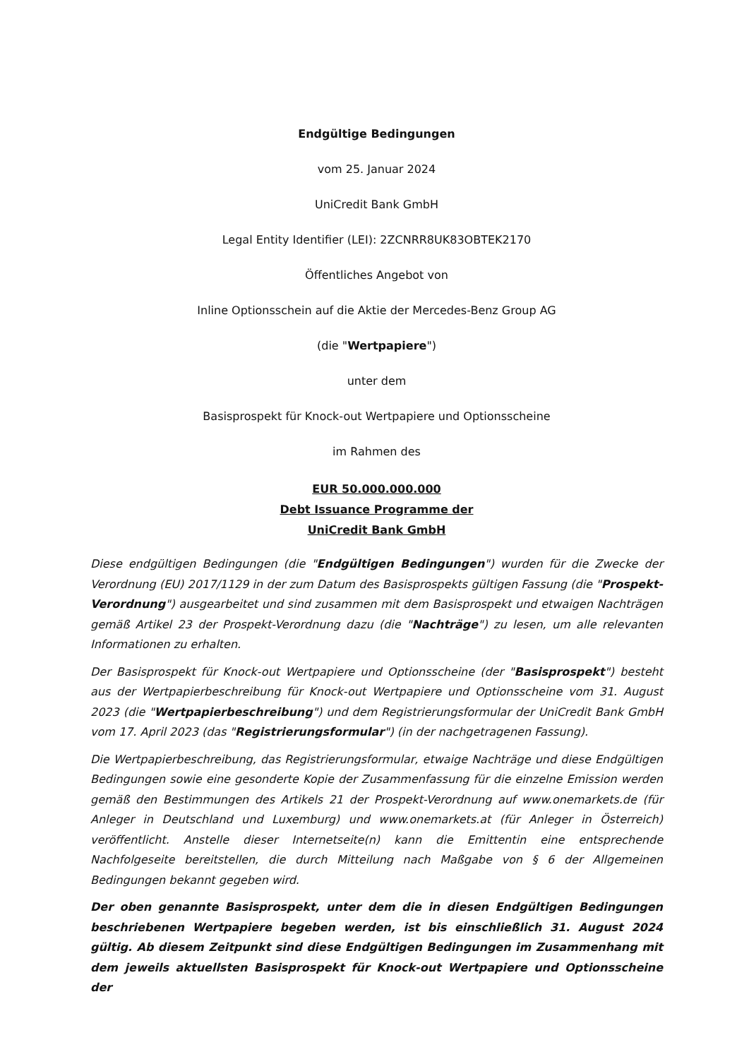Endgültige Bedingungen
vom 25. Januar 2024
UniCredit Bank GmbH
Legal Entity Identifier (LEI): 2ZCNRR8UK83OBTEK2170
Öffentliches Angebot von
Inline Optionsschein auf die Aktie der Mercedes-Benz Group AG
(die "Wertpapiere")
unter dem
Basisprospekt für Knock-out Wertpapiere und Optionsscheine
im Rahmen des
EUR 50.000.000.000
Debt Issuance Programme der
UniCredit Bank GmbH
Diese endgültigen Bedingungen (die "Endgültigen Bedingungen") wurden für die Zwecke der Verordnung (EU) 2017/1129 in der zum Datum des Basisprospekts gültigen Fassung (die "Prospekt-Verordnung") ausgearbeitet und sind zusammen mit dem Basisprospekt und etwaigen Nachträgen gemäß Artikel 23 der Prospekt-Verordnung dazu (die "Nachträge") zu lesen, um alle relevanten Informationen zu erhalten.
Der Basisprospekt für Knock-out Wertpapiere und Optionsscheine (der "Basisprospekt") besteht aus der Wertpapierbeschreibung für Knock-out Wertpapiere und Optionsscheine vom 31. August 2023 (die "Wertpapierbeschreibung") und dem Registrierungsformular der UniCredit Bank GmbH vom 17. April 2023 (das "Registrierungsformular") (in der nachgetragenen Fassung).
Die Wertpapierbeschreibung, das Registrierungsformular, etwaige Nachträge und diese Endgültigen Bedingungen sowie eine gesonderte Kopie der Zusammenfassung für die einzelne Emission werden gemäß den Bestimmungen des Artikels 21 der Prospekt-Verordnung auf www.onemarkets.de (für Anleger in Deutschland und Luxemburg) und www.onemarkets.at (für Anleger in Österreich) veröffentlicht. Anstelle dieser Internetseite(n) kann die Emittentin eine entsprechende Nachfolgeseite bereitstellen, die durch Mitteilung nach Maßgabe von § 6 der Allgemeinen Bedingungen bekannt gegeben wird.
Der oben genannte Basisprospekt, unter dem die in diesen Endgültigen Bedingungen beschriebenen Wertpapiere begeben werden, ist bis einschließlich 31. August 2024 gültig. Ab diesem Zeitpunkt sind diese Endgültigen Bedingungen im Zusammenhang mit dem jeweils aktuellsten Basisprospekt für Knock-out Wertpapiere und Optionsscheine der